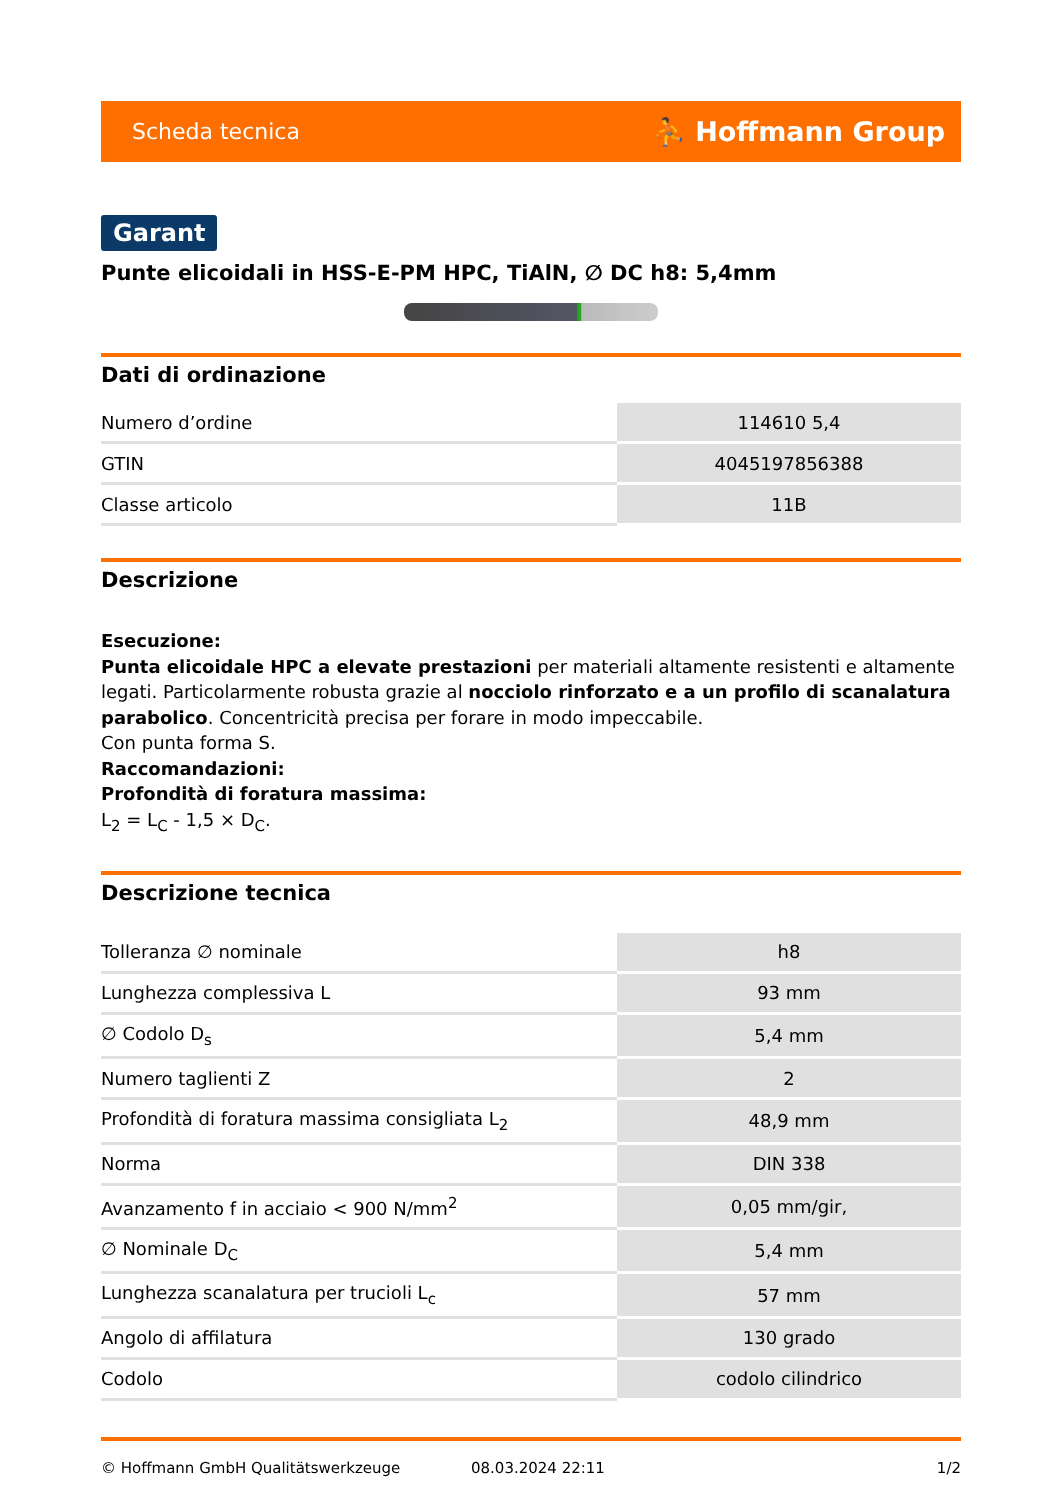Scheda tecnica ⛹ Hoffmann Group
Garant
Punte elicoidali in HSS-E-PM HPC, TiAlN, ∅ DC h8: 5,4mm
Dati di ordinazione
| Numero d’ordine | 114610 5,4 |
| GTIN | 4045197856388 |
| Classe articolo | 11B |
Descrizione
Esecuzione:
Punta elicoidale HPC a elevate prestazioni per materiali altamente resistenti e altamente legati. Particolarmente robusta grazie al nocciolo rinforzato e a un profilo di scanalatura parabolico. Concentricità precisa per forare in modo impeccabile.
Con punta forma S.
Raccomandazioni:
Profondità di foratura massima:
L<sub>2</sub> = L<sub>C</sub> - 1,5 × D<sub>C</sub>.
Descrizione tecnica
| Tolleranza ∅ nominale | h8 |
| Lunghezza complessiva L | 93 mm |
| ∅ Codolo D<sub>s</sub> | 5,4 mm |
| Numero taglienti Z | 2 |
| Profondità di foratura massima consigliata L<sub>2</sub> | 48,9 mm |
| Norma | DIN 338 |
| Avanzamento f in acciaio < 900 N/mm<sup>2</sup> | 0,05 mm/gir, |
| ∅ Nominale D<sub>C</sub> | 5,4 mm |
| Lunghezza scanalatura per trucioli L<sub>c</sub> | 57 mm |
| Angolo di affilatura | 130 grado |
| Codolo | codolo cilindrico |
© Hoffmann GmbH Qualitätswerkzeuge 08.03.2024 22:11 1/2